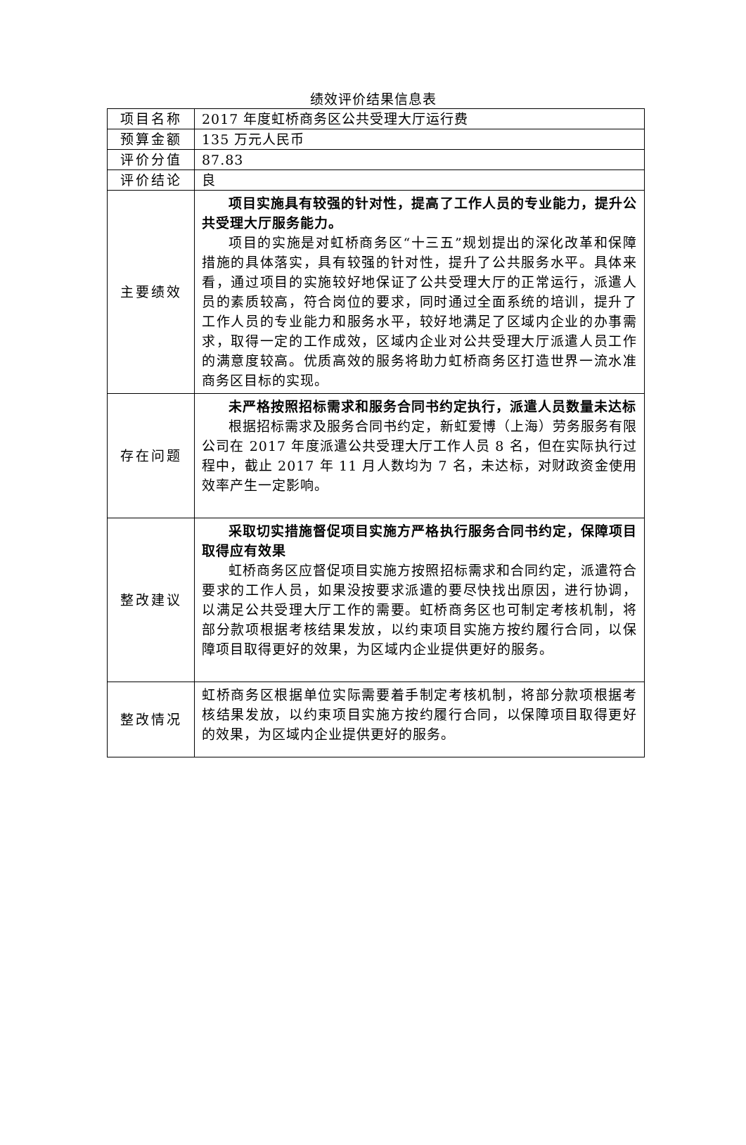绩效评价结果信息表
| 项目名称 | 2017 年度虹桥商务区公共受理大厅运行费 |
| 预算金额 | 135 万元人民币 |
| 评价分值 | 87.83 |
| 评价结论 | 良 |
| 主要绩效 | 项目实施具有较强的针对性，提高了工作人员的专业能力，提升公共受理大厅服务能力。 项目的实施是对虹桥商务区“十三五”规划提出的深化改革和保障措施的具体落实，具有较强的针对性，提升了公共服务水平。具体来看，通过项目的实施较好地保证了公共受理大厅的正常运行，派遣人员的素质较高，符合岗位的要求，同时通过全面系统的培训，提升了工作人员的专业能力和服务水平，较好地满足了区域内企业的办事需求，取得一定的工作成效，区域内企业对公共受理大厅派遣人员工作的满意度较高。优质高效的服务将助力虹桥商务区打造世界一流水准商务区目标的实现。 |
| 存在问题 | 未严格按照招标需求和服务合同书约定执行，派遣人员数量未达标 根据招标需求及服务合同书约定，新虹爱博（上海）劳务服务有限公司在 2017 年度派遣公共受理大厅工作人员 8 名，但在实际执行过程中，截止 2017 年 11 月人数均为 7 名，未达标，对财政资金使用效率产生一定影响。 |
| 整改建议 | 采取切实措施督促项目实施方严格执行服务合同书约定，保障项目取得应有效果 虹桥商务区应督促项目实施方按照招标需求和合同约定，派遣符合要求的工作人员，如果没按要求派遣的要尽快找出原因，进行协调，以满足公共受理大厅工作的需要。虹桥商务区也可制定考核机制，将部分款项根据考核结果发放，以约束项目实施方按约履行合同，以保障项目取得更好的效果，为区域内企业提供更好的服务。 |
| 整改情况 | 虹桥商务区根据单位实际需要着手制定考核机制，将部分款项根据考核结果发放，以约束项目实施方按约履行合同，以保障项目取得更好的效果，为区域内企业提供更好的服务。 |